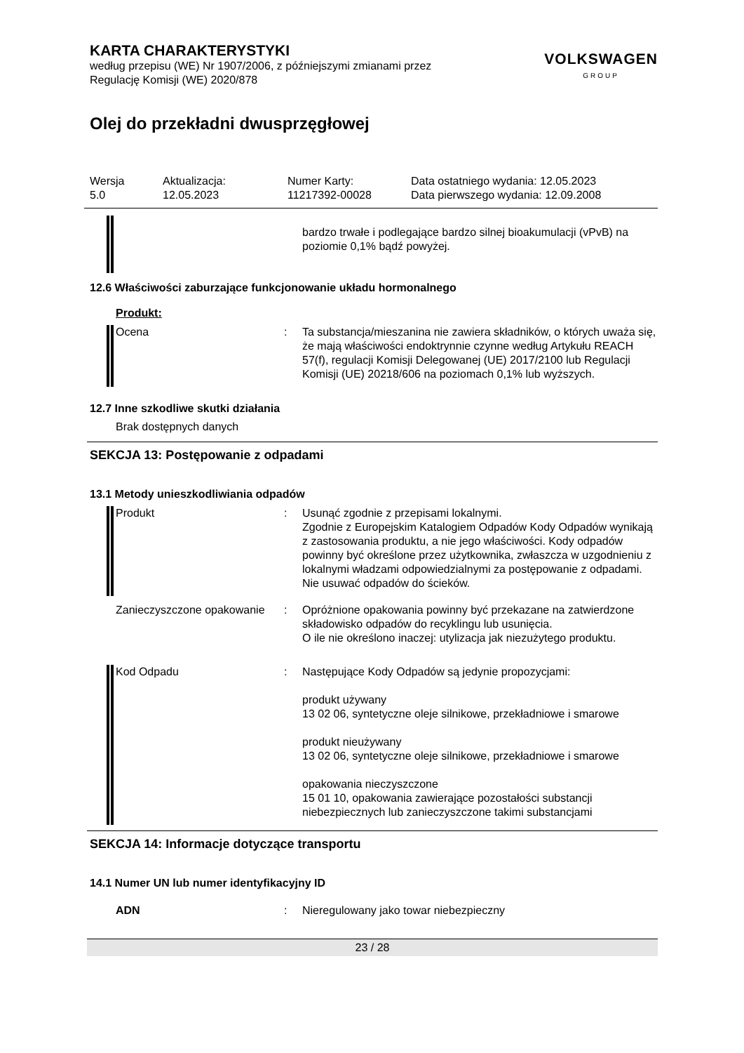KARTA CHARAKTERYSTYKI
według przepisu (WE) Nr 1907/2006, z późniejszymi zmianami przez
Regulację Komisji (WE) 2020/878
VOLKSWAGEN
GROUP
Olej do przekładni dwusprzęgłowej
Wersja
5.0
Aktualizacja:
12.05.2023
Numer Karty:
11217392-00028
Data ostatniego wydania: 12.05.2023
Data pierwszego wydania: 12.09.2008
bardzo trwałe i podlegające bardzo silnej bioakumulacji (vPvB) na poziomie 0,1% bądź powyżej.
12.6 Właściwości zaburzające funkcjonowanie układu hormonalnego
Produkt:
Ocena : Ta substancja/mieszanina nie zawiera składników, o których uważa się, że mają właściwości endoktrynnie czynne według Artykułu REACH 57(f), regulacji Komisji Delegowanej (UE) 2017/2100 lub Regulacji Komisji (UE) 20218/606 na poziomach 0,1% lub wyższych.
12.7 Inne szkodliwe skutki działania
Brak dostępnych danych
SEKCJA 13: Postępowanie z odpadami
13.1 Metody unieszkodliwiania odpadów
Produkt : Usunąć zgodnie z przepisami lokalnymi.
Zgodnie z Europejskim Katalogiem Odpadów Kody Odpadów wynikają z zastosowania produktu, a nie jego właściwości. Kody odpadów powinny być określone przez użytkownika, zwłaszcza w uzgodnieniu z lokalnymi władzami odpowiedzialnymi za postępowanie z odpadami.
Nie usuwać odpadów do ścieków.
Zanieczyszczone opakowanie
: Opróżnione opakowania powinny być przekazane na zatwierdzone składowisko odpadów do recyklingu lub usunięcia.
O ile nie określono inaczej: utylizacja jak niezużytego produktu.
Kod Odpadu : Następujące Kody Odpadów są jedynie propozycjami:
produkt używany
13 02 06, syntetyczne oleje silnikowe, przekładniowe i smarowe
produkt nieużywany
13 02 06, syntetyczne oleje silnikowe, przekładniowe i smarowe
opakowania nieczyszczone
15 01 10, opakowania zawierające pozostałości substancji niebezpiecznych lub zanieczyszczone takimi substancjami
SEKCJA 14: Informacje dotyczące transportu
14.1 Numer UN lub numer identyfikacyjny ID
ADN : Nieregulowany jako towar niebezpieczny
23 / 28